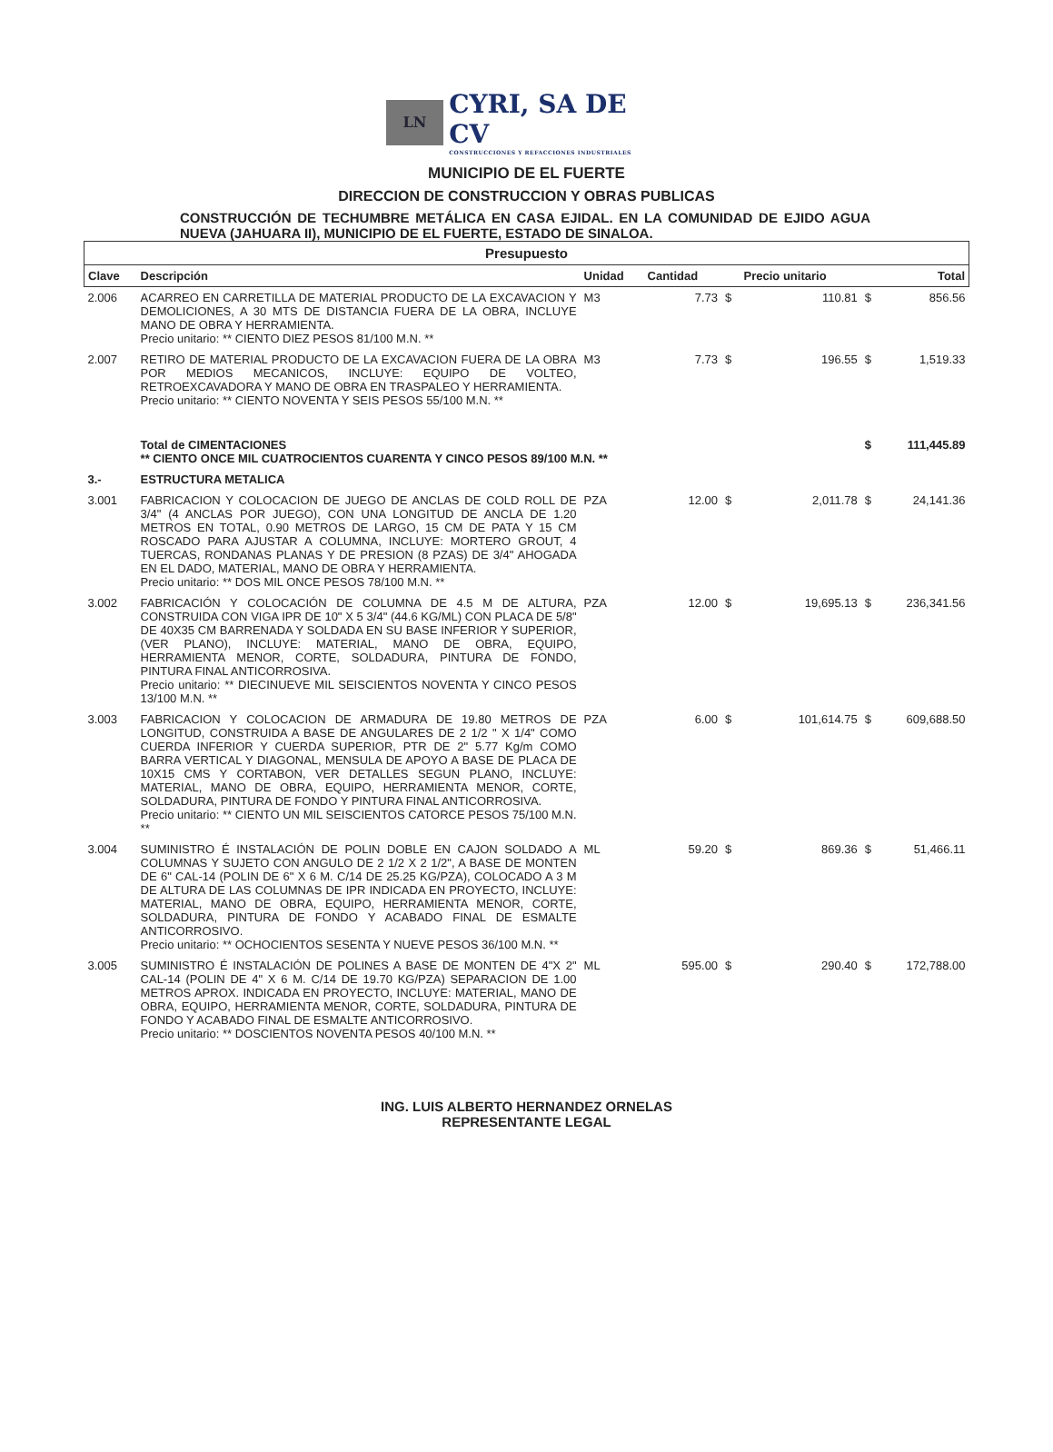LN
CYRI, SA DE CV
CONSTRUCCIONES Y REFACCIONES INDUSTRIALES
MUNICIPIO DE EL FUERTE
DIRECCION DE CONSTRUCCION Y OBRAS PUBLICAS
CONSTRUCCIÓN DE TECHUMBRE METÁLICA EN CASA EJIDAL. EN LA COMUNIDAD DE EJIDO AGUA NUEVA (JAHUARA II), MUNICIPIO DE EL FUERTE, ESTADO DE SINALOA.
| Presupuesto | | | | | | | |
| --- | --- | --- | --- | --- | --- | --- | --- |
| Clave | Descripción | Unidad | Cantidad | | Precio unitario | | Total |
| 2.006 | ACARREO EN CARRETILLA DE MATERIAL PRODUCTO DE LA EXCAVACION Y DEMOLICIONES, A 30 MTS DE DISTANCIA FUERA DE LA OBRA, INCLUYE MANO DE OBRA Y HERRAMIENTA. Precio unitario: ** CIENTO DIEZ PESOS 81/100 M.N. ** | M3 | 7.73 | $ | 110.81 | $ | 856.56 |
| 2.007 | RETIRO DE MATERIAL PRODUCTO DE LA EXCAVACION FUERA DE LA OBRA POR MEDIOS MECANICOS, INCLUYE: EQUIPO DE VOLTEO, RETROEXCAVADORA Y MANO DE OBRA EN TRASPALEO Y HERRAMIENTA. Precio unitario: ** CIENTO NOVENTA Y SEIS PESOS 55/100 M.N. ** | M3 | 7.73 | $ | 196.55 | $ | 1,519.33 |
| | Total de CIMENTACIONES ** CIENTO ONCE MIL CUATROCIENTOS CUARENTA Y CINCO PESOS 89/100 M.N. ** | | | | | $ | 111,445.89 |
| 3.- | ESTRUCTURA METALICA | | | | | | |
| 3.001 | FABRICACION Y COLOCACION DE JUEGO DE ANCLAS DE COLD ROLL DE 3/4" (4 ANCLAS POR JUEGO), CON UNA LONGITUD DE ANCLA DE 1.20 METROS EN TOTAL, 0.90 METROS DE LARGO, 15 CM DE PATA Y 15 CM ROSCADO PARA AJUSTAR A COLUMNA, INCLUYE: MORTERO GROUT, 4 TUERCAS, RONDANAS PLANAS Y DE PRESION (8 PZAS) DE 3/4" AHOGADA EN EL DADO, MATERIAL, MANO DE OBRA Y HERRAMIENTA. Precio unitario: ** DOS MIL ONCE PESOS 78/100 M.N. ** | PZA | 12.00 | $ | 2,011.78 | $ | 24,141.36 |
| 3.002 | FABRICACIÓN Y COLOCACIÓN DE COLUMNA DE 4.5 M DE ALTURA, CONSTRUIDA CON VIGA IPR DE 10" X 5 3/4" (44.6 KG/ML) CON PLACA DE 5/8" DE 40X35 CM BARRENADA Y SOLDADA EN SU BASE INFERIOR Y SUPERIOR, (VER PLANO), INCLUYE: MATERIAL, MANO DE OBRA, EQUIPO, HERRAMIENTA MENOR, CORTE, SOLDADURA, PINTURA DE FONDO, PINTURA FINAL ANTICORROSIVA. Precio unitario: ** DIECINUEVE MIL SEISCIENTOS NOVENTA Y CINCO PESOS 13/100 M.N. ** | PZA | 12.00 | $ | 19,695.13 | $ | 236,341.56 |
| 3.003 | FABRICACION Y COLOCACION DE ARMADURA DE 19.80 METROS DE LONGITUD, CONSTRUIDA A BASE DE ANGULARES DE 2 1/2 " X 1/4" COMO CUERDA INFERIOR Y CUERDA SUPERIOR, PTR DE 2" 5.77 Kg/m COMO BARRA VERTICAL Y DIAGONAL, MENSULA DE APOYO A BASE DE PLACA DE 10X15 CMS Y CORTABON, VER DETALLES SEGUN PLANO, INCLUYE: MATERIAL, MANO DE OBRA, EQUIPO, HERRAMIENTA MENOR, CORTE, SOLDADURA, PINTURA DE FONDO Y PINTURA FINAL ANTICORROSIVA. Precio unitario: ** CIENTO UN MIL SEISCIENTOS CATORCE PESOS 75/100 M.N. ** | PZA | 6.00 | $ | 101,614.75 | $ | 609,688.50 |
| 3.004 | SUMINISTRO É INSTALACIÓN DE POLIN DOBLE EN CAJON SOLDADO A COLUMNAS Y SUJETO CON ANGULO DE 2 1/2 X 2 1/2", A BASE DE MONTEN DE 6" CAL-14 (POLIN DE 6" X 6 M. C/14 DE 25.25 KG/PZA), COLOCADO A 3 M DE ALTURA DE LAS COLUMNAS DE IPR INDICADA EN PROYECTO, INCLUYE: MATERIAL, MANO DE OBRA, EQUIPO, HERRAMIENTA MENOR, CORTE, SOLDADURA, PINTURA DE FONDO Y ACABADO FINAL DE ESMALTE ANTICORROSIVO. Precio unitario: ** OCHOCIENTOS SESENTA Y NUEVE PESOS 36/100 M.N. ** | ML | 59.20 | $ | 869.36 | $ | 51,466.11 |
| 3.005 | SUMINISTRO É INSTALACIÓN DE POLINES A BASE DE MONTEN DE 4"X 2" CAL-14 (POLIN DE 4" X 6 M. C/14 DE 19.70 KG/PZA) SEPARACION DE 1.00 METROS APROX. INDICADA EN PROYECTO, INCLUYE: MATERIAL, MANO DE OBRA, EQUIPO, HERRAMIENTA MENOR, CORTE, SOLDADURA, PINTURA DE FONDO Y ACABADO FINAL DE ESMALTE ANTICORROSIVO. Precio unitario: ** DOSCIENTOS NOVENTA PESOS 40/100 M.N. ** | ML | 595.00 | $ | 290.40 | $ | 172,788.00 |
ING. LUIS ALBERTO HERNANDEZ ORNELAS
REPRESENTANTE LEGAL